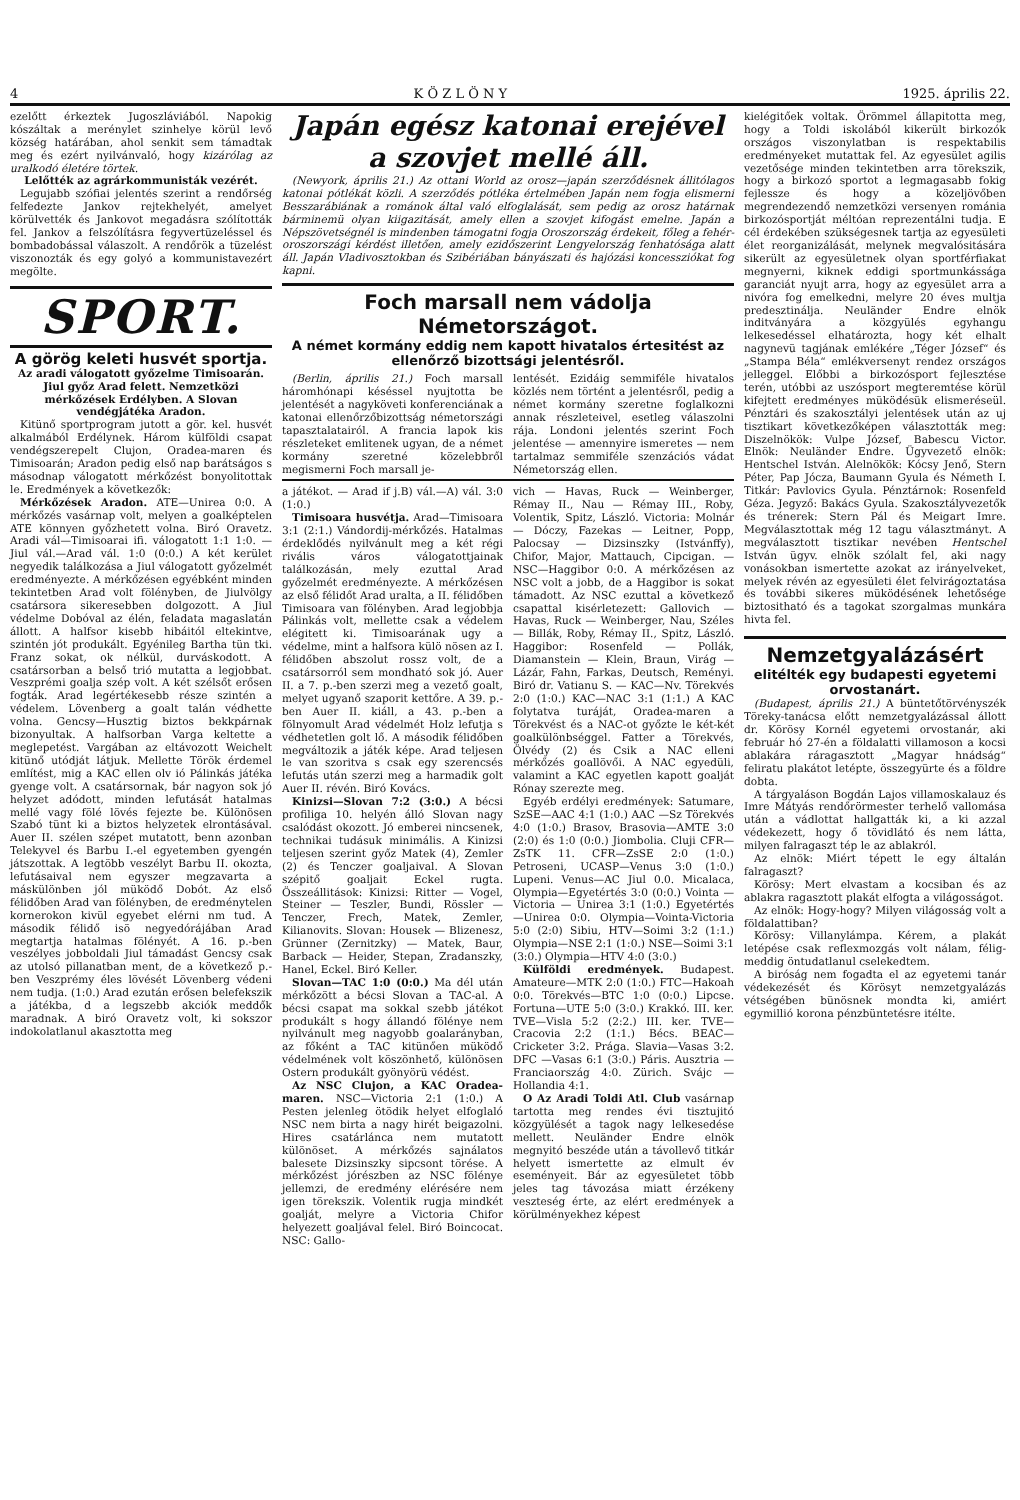4 K Ö Z L Ö N Y 1925. április 22.
ezelőtt érkeztek Jugoszláviából. Napokig kószáltak a merénylet szinhelye körül levő község határában, ahol senkit sem támadtak meg és ezért nyilvánvaló, hogy kizárólag az uralkodó életére törtek.
Lelőtték az agrárkommunisták vezérét.
Legujabb szófiai jelentés szerint a rendőrség felfedezte Jankov rejtekhelyét, amelyet körülvették és Jankovot megadásra szólították fel. Jankov a felszólításra fegyvertüzeléssel és bombadobással válaszolt. A rendőrök a tüzelést viszonozták és egy golyó a kommunistavezért megölte.
SPORT.
A görög keleti husvét sportja.
Az aradi válogatott győzelme Timisoarán. Jiul győz Arad felett. Nemzetközi mérkőzések Erdélyben. A Slovan vendégjátéka Aradon.
Kitünő sportprogram jutott a gör. kel. husvét alkalmából Erdélynek. Három külföldi csapat vendégszerepelt Clujon, Oradea-maren és Timisoarán; Aradon pedig első nap barátságos s másodnap válogatott mérkőzést bonyolitottak le. Eredmények a következők:
Mérkőzések Aradon. ATE—Unirea 0:0. A mérkőzés vasárnap volt, melyen a goalképtelen ATE könnyen győzhetett volna. Biró Oravetz. Aradi vál—Timisoarai ifi. válogatott 1:1 1:0. — Jiul vál.—Arad vál. 1:0 (0:0.) A két kerület negyedik találkozása a Jiul válogatott győzelmét eredményezte. A mérkőzésen egyébként minden tekintetben Arad volt fölényben, de Jiulvölgy csatársora sikeresebben dolgozott. A Jiul védelme Dobóval az élén, feladata magaslatán állott. A halfsor kisebb hibáitól eltekintve, szintén jót produkált. Egyénileg Bartha tün tki. Franz sokat, ok nélkül, durváskodott. A csatársorban a belső trió mutatta a legjobbat. Veszprémi goalja szép volt. A két szélsőt erősen fogták. Arad legértékesebb része szintén a védelem. Lövenberg a goalt talán védhette volna. Gencsy—Husztig biztos bekkpárnak bizonyultak. A halfsorban Varga keltette a meglepetést. Vargában az eltávozott Weichelt kitünő utódját látjuk. Mellette Török érdemel említést, mig a KAC ellen olv ió Pálinkás játéka gyenge volt. A csatársornak, bár nagyon sok jó helyzet adódott, minden lefutását hatalmas mellé vagy fölé lövés fejezte be. Különösen Szabó tünt ki a biztos helyzetek elrontásával. Auer II. szélen szépet mutatott, benn azonban Telekyvel és Barbu I.-el egyetemben gyengén játszottak. A legtöbb veszélyt Barbu II. okozta, lefutásaival nem egyszer megzavarta a máskülönben jól müködő Dobót. Az első félidőben Arad van fölényben, de eredménytelen kornerokon kivül egyebet elérni nm tud. A második félidő isö negyedórájában Arad megtartja hatalmas fölényét. A 16. p.-ben veszélyes jobboldali Jiul támadást Gencsy csak az utolsó pillanatban ment, de a következő p.-ben Veszprémy éles lövését Lövenberg védeni nem tudja. (1:0.) Arad ezután erősen belefekszik a játékba, d a legszebb akciók meddők maradnak. A biró Oravetz volt, ki sokszor indokolatlanul akasztotta meg
Japán egész katonai erejével
a szovjet mellé áll.
(Newyork, április 21.) Az ottani World az orosz—japán szerződésnek állitólagos katonai pótlékát közli. A szerződés pótléka értelmében Japán nem fogja elismerni Besszarábiának a románok által való elfoglalását, sem pedig az orosz határnak bárminemü olyan kiigazitását, amely ellen a szovjet kifogást emelne. Japán a Népszövetségnél is mindenben támogatni fogja Oroszország érdekeit, főleg a fehér-oroszországi kérdést illetően, amely ezidőszerint Lengyelország fenhatósága alatt áll. Japán Vladivosztokban és Szibériában bányászati és hajózási koncessziókat fog kapni.
Foch marsall nem vádolja Németországot.
A német kormány eddig nem kapott hivatalos értesitést az ellenőrző bizottsági jelentésről.
(Berlin, április 21.) Foch marsall háromhónapi késéssel nyujtotta be jelentését a nagyköveti konferenciának a katonai ellenőrzőbizottság németországi tapasztalatairól. A francia lapok kis részleteket emlitenek ugyan, de a német kormány szeretné közelebbről megismerni Foch marsall je-
lentését. Ezidáig semmiféle hivatalos közlés nem történt a jelentésről, pedig a német kormány szeretne foglalkozni annak részleteivel, esetleg válaszolni rája. Londoni jelentés szerint Foch jelentése — amennyire ismeretes — nem tartalmaz semmiféle szenzációs vádat Németország ellen.
a játékot. — Arad if j.B) vál.—A) vál. 3:0 (1:0.)
Timisoara husvétja. Arad—Timisoara 3:1 (2:1.) Vándordij-mérkőzés. Hatalmas érdeklődés nyilvánult meg a két régi rivális város válogatottjainak találkozásán, mely ezuttal Arad győzelmét eredményezte. A mérkőzésen az első félidőt Arad uralta, a II. félidőben Timisoara van fölényben. Arad legjobbja Pálinkás volt, mellette csak a védelem elégitett ki. Timisoarának ugy a védelme, mint a halfsora külö nösen az I. félidőben abszolut rossz volt, de a csatársorról sem mondható sok jó. Auer II. a 7. p.-ben szerzi meg a vezető goalt, melyet ugyanő szaporit kettőre. A 39. p.-ben Auer II. kiáll, a 43. p.-ben a fölnyomult Arad védelmét Holz lefutja s védhetetlen golt lő. A második félidőben megváltozik a játék képe. Arad teljesen le van szoritva s csak egy szerencsés lefutás után szerzi meg a harmadik golt Auer II. révén. Biró Kovács.
Kinizsi—Slovan 7:2 (3:0.) A bécsi profiliga 10. helyén álló Slovan nagy csalódást okozott. Jó emberei nincsenek, technikai tudásuk minimális. A Kinizsi teljesen szerint győz Matek (4), Zemler (2) és Tenczer goaljaival. A Slovan szépitő goaljait Eckel rugta. Összeállitások: Kinizsi: Ritter — Vogel, Steiner — Teszler, Bundi, Rössler — Tenczer, Frech, Matek, Zemler, Kilianovits. Slovan: Housek — Blizenesz, Grünner (Zernitzky) — Matek, Baur, Barback — Heider, Stepan, Zradanszky, Hanel, Eckel. Biró Keller.
Slovan—TAC 1:0 (0:0.) Ma dél után mérkőzött a bécsi Slovan a TAC-al. A bécsi csapat ma sokkal szebb játékot produkált s hogy állandó fölénye nem nyilvánult meg nagyobb goalarányban, az főként a TAC kitünően müködő védelmének volt köszönhető, különösen Ostern produkált gyönyörü védést.
Az NSC Clujon, a KAC Oradea-maren. NSC—Victoria 2:1 (1:0.) A Pesten jelenleg ötödik helyet elfoglaló NSC nem birta a nagy hirét beigazolni. Hires csatárlánca nem mutatott különöset. A mérkőzés sajnálatos balesete Dizsinszky sipcsont törése. A mérkőzést jórészben az NSC fölénye jellemzi, de eredmény elérésére nem igen törekszik. Volentik rugja mindkét goalját, melyre a Victoria Chifor helyezett goaljával felel. Biró Boincocat. NSC: Gallo-
vich — Havas, Ruck — Weinberger, Rémay II., Nau — Rémay III., Roby, Volentik, Spitz, László. Victoria: Molnár — Dóczy, Fazekas — Leitner, Popp, Palocsay — Dizsinszky (Istvánffy), Chifor, Major, Mattauch, Cipcigan. — NSC—Haggibor 0:0. A mérkőzésen az NSC volt a jobb, de a Haggibor is sokat támadott. Az NSC ezuttal a következő csapattal kisérletezett: Gallovich — Havas, Ruck — Weinberger, Nau, Széles — Billák, Roby, Rémay II., Spitz, László. Haggibor: Rosenfeld — Pollák, Diamanstein — Klein, Braun, Virág — Lázár, Fahn, Farkas, Deutsch, Reményi. Biró dr. Vatianu S. — KAC—Nv. Törekvés 2:0 (1:0.) KAC—NAC 3:1 (1:1.) A KAC folytatva turáját, Oradea-maren a Törekvést és a NAC-ot győzte le két-két goalkülönbséggel. Fatter a Törekvés, Ölvédy (2) és Csik a NAC elleni mérkőzés goallövői. A NAC egyedüli, valamint a KAC egyetlen kapott goalját Rónay szerezte meg.
Egyéb erdélyi eredmények: Satumare, SzSE—AAC 4:1 (1:0.) AAC —Sz Törekvés 4:0 (1:0.) Brasov, Brasovia—AMTE 3:0 (2:0) és 1:0 (0:0.) Jiombolia. Cluji CFR—ZsTK 11. CFR—ZsSE 2:0 (1:0.) Petroseni, UCASP—Venus 3:0 (1:0.) Lupeni. Venus—AC Jiul 0.0. Micalaca, Olympia—Egyetértés 3:0 (0:0.) Vointa — Victoria — Unirea 3:1 (1:0.) Egyetértés—Unirea 0:0. Olympia—Vointa-Victoria 5:0 (2:0) Sibiu, HTV—Soimi 3:2 (1:1.) Olympia—NSE 2:1 (1:0.) NSE—Soimi 3:1 (3:0.) Olympia—HTV 4:0 (3:0.)
Külföldi eredmények. Budapest. Amateure—MTK 2:0 (1:0.) FTC—Hakoah 0:0. Törekvés—BTC 1:0 (0:0.) Lipcse. Fortuna—UTE 5:0 (3:0.) Krakkó. III. ker. TVE—Visla 5:2 (2:2.) III. ker. TVE—Cracovia 2:2 (1:1.) Bécs. BEAC—Cricketer 3:2. Prága. Slavia—Vasas 3:2. DFC —Vasas 6:1 (3:0.) Páris. Ausztria —Franciaország 4:0. Zürich. Svájc —Hollandia 4:1.
O Az Aradi Toldi Atl. Club vasárnap tartotta meg rendes évi tisztujitó közgyülését a tagok nagy lelkesedése mellett. Neuländer Endre elnök megnyitó beszéde után a távollevő titkár helyett ismertette az elmult év eseményeit. Bár az egyesületet több jeles tag távozása miatt érzékeny veszteség érte, az elért eredmények a körülményekhez képest
kielégitőek voltak. Örömmel állapitotta meg, hogy a Toldi iskolából kikerült birkozók országos viszonylatban is respektabilis eredményeket mutattak fel. Az egyesület agilis vezetősége minden tekintetben arra törekszik, hogy a birkozó sportot a legmagasabb fokig fejlessze és hogy a közeljövőben megrendezendő nemzetközi versenyen románia birkozósportját méltóan reprezentálni tudja. E cél érdekében szükségesnek tartja az egyesületi élet reorganizálását, melynek megvalósitására sikerült az egyesületnek olyan sportférfiakat megnyerni, kiknek eddigi sportmunkássága garanciát nyujt arra, hogy az egyesület arra a nivóra fog emelkedni, melyre 20 éves multja predesztinálja. Neuländer Endre elnök inditványára a közgyülés egyhangu lelkesedéssel elhatározta, hogy két elhalt nagynevü tagjának emlékére „Téger József“ és „Stampa Béla“ emlékversenyt rendez országos jelleggel. Előbbi a birkozósport fejlesztése terén, utóbbi az uszósport megteremtése körül kifejtett eredményes müködésük elismeréseül. Pénztári és szakosztályi jelentések után az uj tisztikart következőképen választották meg: Diszelnökök: Vulpe József, Babescu Victor. Elnök: Neuländer Endre. Ügyvezető elnök: Hentschel István. Alelnökök: Kócsy Jenő, Stern Péter, Pap Jócza, Baumann Gyula és Németh I. Titkár: Pavlovics Gyula. Pénztárnok: Rosenfeld Géza. Jegyző: Bakács Gyula. Szakosztályvezetők és trénerek: Stern Pál és Meigart Imre. Megválasztottak még 12 tagu választmányt. A megválasztott tisztikar nevében Hentschel István ügyv. elnök szólalt fel, aki nagy vonásokban ismertette azokat az irányelveket, melyek révén az egyesületi élet felvirágoztatása és további sikeres müködésének lehetősége biztositható és a tagokat szorgalmas munkára hivta fel.
Nemzetgyalázásért
elitélték egy budapesti egyetemi orvostanárt.
(Budapest, április 21.) A büntetőtörvényszék Töreky-tanácsa előtt nemzetgyalázással állott dr. Körösy Kornél egyetemi orvostanár, aki február hó 27-én a földalatti villamoson a kocsi ablakára ráragasztott „Magyar hnádság“ feliratu plakátot letépte, összegyürte és a földre dobta.
A tárgyaláson Bogdán Lajos villamoskalauz és Imre Mátyás rendőrörmester terhelő vallomása után a vádlottat hallgatták ki, a ki azzal védekezett, hogy ő tövidlátó és nem látta, milyen falragaszt tép le az ablakról.
Az elnök: Miért tépett le egy általán falragaszt?
Körösy: Mert elvastam a kocsiban és az ablakra ragasztott plakát elfogta a világosságot.
Az elnök: Hogy-hogy? Milyen világosság volt a földalattiban?
Körösy: Villanylámpa. Kérem, a plakát letépése csak reflexmozgás volt nálam, félig-meddig öntudatlanul cselekedtem.
A biróság nem fogadta el az egyetemi tanár védekezését és Körösyt nemzetgyalázás vétségében bünösnek mondta ki, amiért egymillió korona pénzbüntetésre itélte.